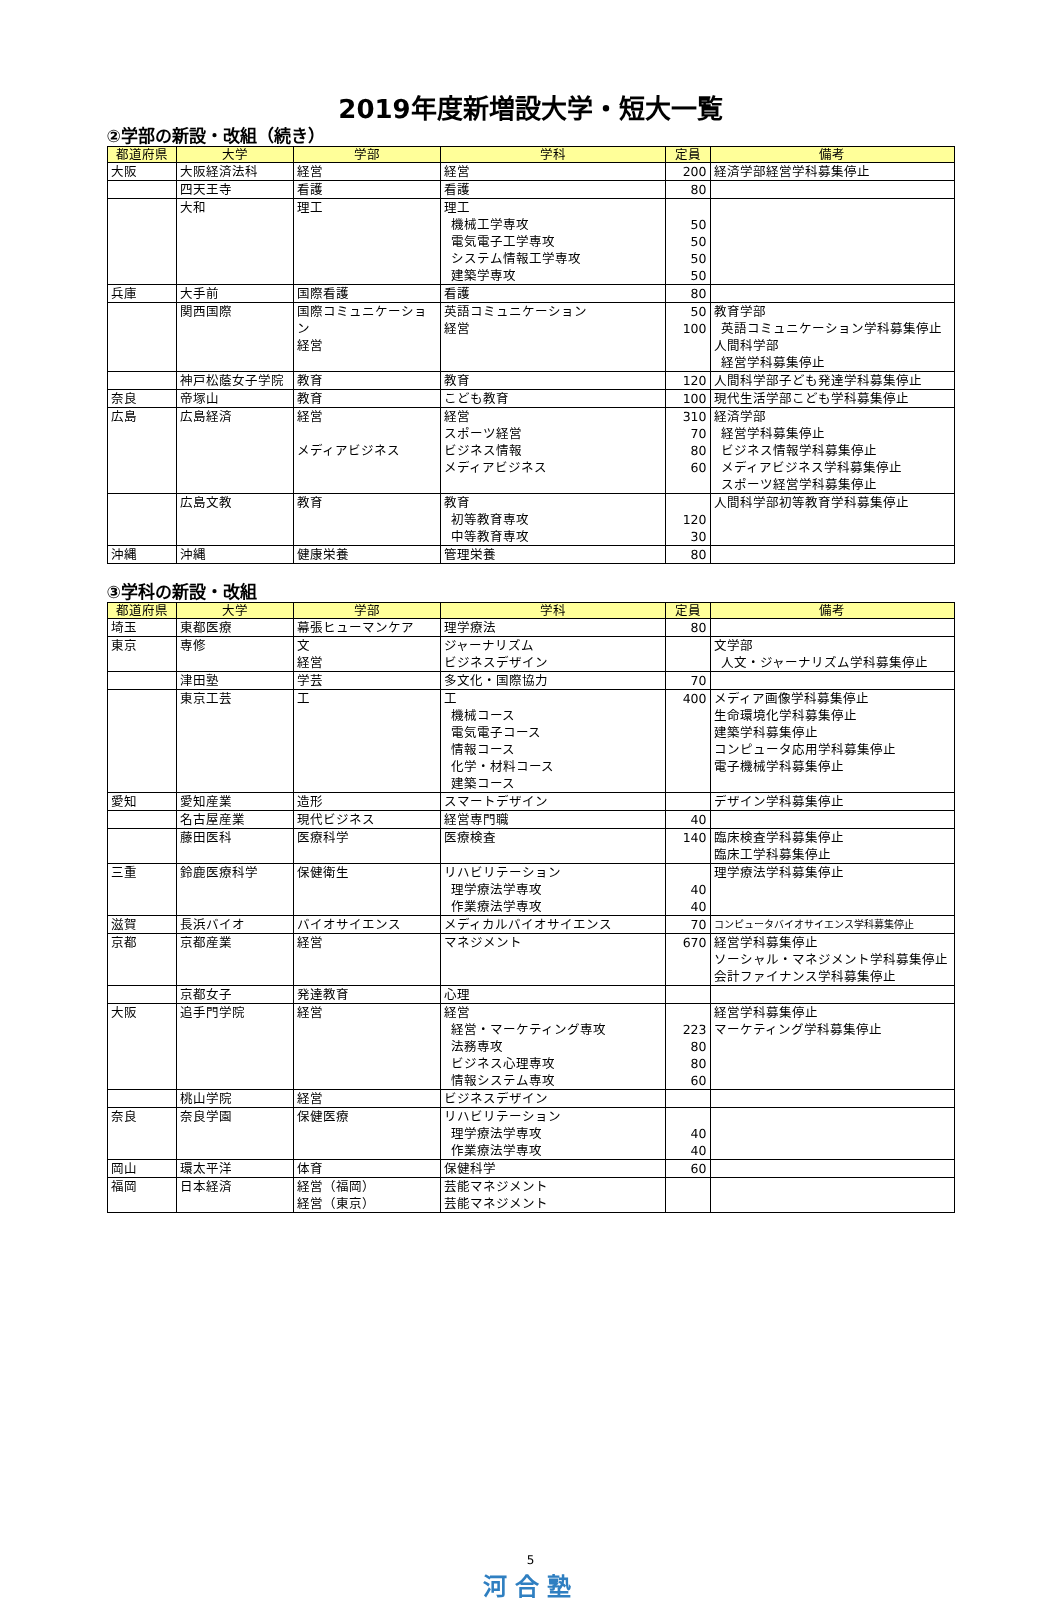2019年度新増設大学・短大一覧
②学部の新設・改組（続き）
| 都道府県 | 大学 | 学部 | 学科 | 定員 | 備考 |
| --- | --- | --- | --- | --- | --- |
| 大阪 | 大阪経済法科 | 経営 | 経営 | 200 | 経済学部経営学科募集停止 |
| | 四天王寺 | 看護 | 看護 | 80 | |
| | 大和 | 理工 | 理工 機械工学専攻 電気電子工学専攻 システム情報工学専攻 建築学専攻 | 50 50 50 50 | |
| 兵庫 | 大手前 | 国際看護 | 看護 | 80 | |
| | 関西国際 | 国際コミュニケーション 経営 | 英語コミュニケーション 経営 | 50 100 | 教育学部 英語コミュニケーション学科募集停止 人間科学部 経営学科募集停止 |
| | 神戸松蔭女子学院 | 教育 | 教育 | 120 | 人間科学部子ども発達学科募集停止 |
| 奈良 | 帝塚山 | 教育 | こども教育 | 100 | 現代生活学部こども学科募集停止 |
| 広島 | 広島経済 | 経営 メディアビジネス | 経営 スポーツ経営 ビジネス情報 メディアビジネス | 310 70 80 60 | 経済学部 経営学科募集停止 ビジネス情報学科募集停止 メディアビジネス学科募集停止 スポーツ経営学科募集停止 |
| | 広島文教 | 教育 | 教育 初等教育専攻 中等教育専攻 | 120 30 | 人間科学部初等教育学科募集停止 |
| 沖縄 | 沖縄 | 健康栄養 | 管理栄養 | 80 | |
③学科の新設・改組
| 都道府県 | 大学 | 学部 | 学科 | 定員 | 備考 |
| --- | --- | --- | --- | --- | --- |
| 埼玉 | 東都医療 | 幕張ヒューマンケア | 理学療法 | 80 | |
| 東京 | 専修 | 文 経営 | ジャーナリズム ビジネスデザイン | | 文学部 人文・ジャーナリズム学科募集停止 |
| | 津田塾 | 学芸 | 多文化・国際協力 | 70 | |
| | 東京工芸 | 工 | 工 機械コース 電気電子コース 情報コース 化学・材料コース 建築コース | 400 | メディア画像学科募集停止 生命環境化学科募集停止 建築学科募集停止 コンピュータ応用学科募集停止 電子機械学科募集停止 |
| 愛知 | 愛知産業 | 造形 | スマートデザイン | | デザイン学科募集停止 |
| | 名古屋産業 | 現代ビジネス | 経営専門職 | 40 | |
| | 藤田医科 | 医療科学 | 医療検査 | 140 | 臨床検査学科募集停止 臨床工学科募集停止 |
| 三重 | 鈴鹿医療科学 | 保健衛生 | リハビリテーション 理学療法学専攻 作業療法学専攻 | 40 40 | 理学療法学科募集停止 |
| 滋賀 | 長浜バイオ | バイオサイエンス | メディカルバイオサイエンス | 70 | コンピュータバイオサイエンス学科募集停止 |
| 京都 | 京都産業 | 経営 | マネジメント | 670 | 経営学科募集停止 ソーシャル・マネジメント学科募集停止 会計ファイナンス学科募集停止 |
| | 京都女子 | 発達教育 | 心理 | | |
| 大阪 | 追手門学院 | 経営 | 経営 経営・マーケティング専攻 法務専攻 ビジネス心理専攻 情報システム専攻 | 223 80 80 60 | 経営学科募集停止 マーケティング学科募集停止 |
| | 桃山学院 | 経営 | ビジネスデザイン | | |
| 奈良 | 奈良学園 | 保健医療 | リハビリテーション 理学療法学専攻 作業療法学専攻 | 40 40 | |
| 岡山 | 環太平洋 | 体育 | 保健科学 | 60 | |
| 福岡 | 日本経済 | 経営（福岡） 経営（東京） | 芸能マネジメント 芸能マネジメント | | |
5
河合塾